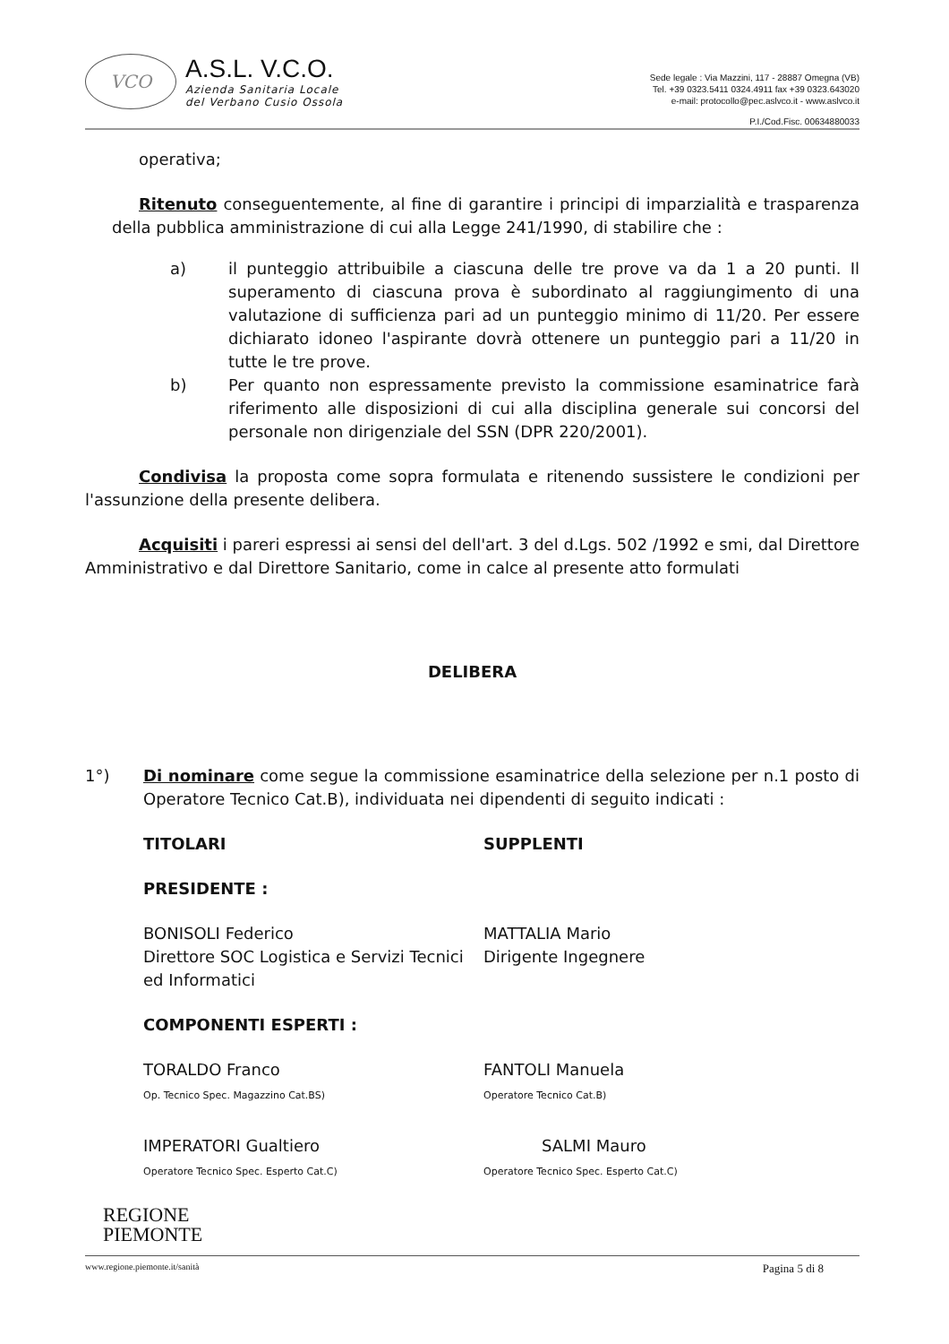VCO
A.S.L. V.C.O.
Azienda Sanitaria Locale
del Verbano Cusio Ossola
Sede legale : Via Mazzini, 117 - 28887 Omegna (VB)
Tel. +39 0323.5411 0324.4911 fax +39 0323.643020
e-mail: protocollo@pec.aslvco.it - www.aslvco.it
P.I./Cod.Fisc. 00634880033
operativa;
Ritenuto conseguentemente, al fine di garantire i principi di imparzialità e trasparenza della pubblica amministrazione di cui alla Legge 241/1990, di stabilire che :
a) il punteggio attribuibile a ciascuna delle tre prove va da 1 a 20 punti. Il superamento di ciascuna prova è subordinato al raggiungimento di una valutazione di sufficienza pari ad un punteggio minimo di 11/20. Per essere dichiarato idoneo l'aspirante dovrà ottenere un punteggio pari a 11/20 in tutte le tre prove.
b) Per quanto non espressamente previsto la commissione esaminatrice farà riferimento alle disposizioni di cui alla disciplina generale sui concorsi del personale non dirigenziale del SSN (DPR 220/2001).
Condivisa la proposta come sopra formulata e ritenendo sussistere le condizioni per l'assunzione della presente delibera.
Acquisiti i pareri espressi ai sensi del dell'art. 3 del d.Lgs. 502 /1992 e smi, dal Direttore Amministrativo e dal Direttore Sanitario, come in calce al presente atto formulati
DELIBERA
1°) Di nominare come segue la commissione esaminatrice della selezione per n.1 posto di Operatore Tecnico Cat.B), individuata nei dipendenti di seguito indicati :
TITOLARI SUPPLENTI
PRESIDENTE :
BONISOLI Federico
Direttore SOC Logistica e Servizi Tecnici ed Informatici
MATTALIA Mario
Dirigente Ingegnere
COMPONENTI ESPERTI :
TORALDO Franco
Op. Tecnico Spec. Magazzino Cat.BS)
FANTOLI Manuela
Operatore Tecnico Cat.B)
IMPERATORI Gualtiero
Operatore Tecnico Spec. Esperto Cat.C)
SALMI Mauro
Operatore Tecnico Spec. Esperto Cat.C)
REGIONE
PIEMONTE
www.regione.piemonte.it/sanità Pagina 5 di 8